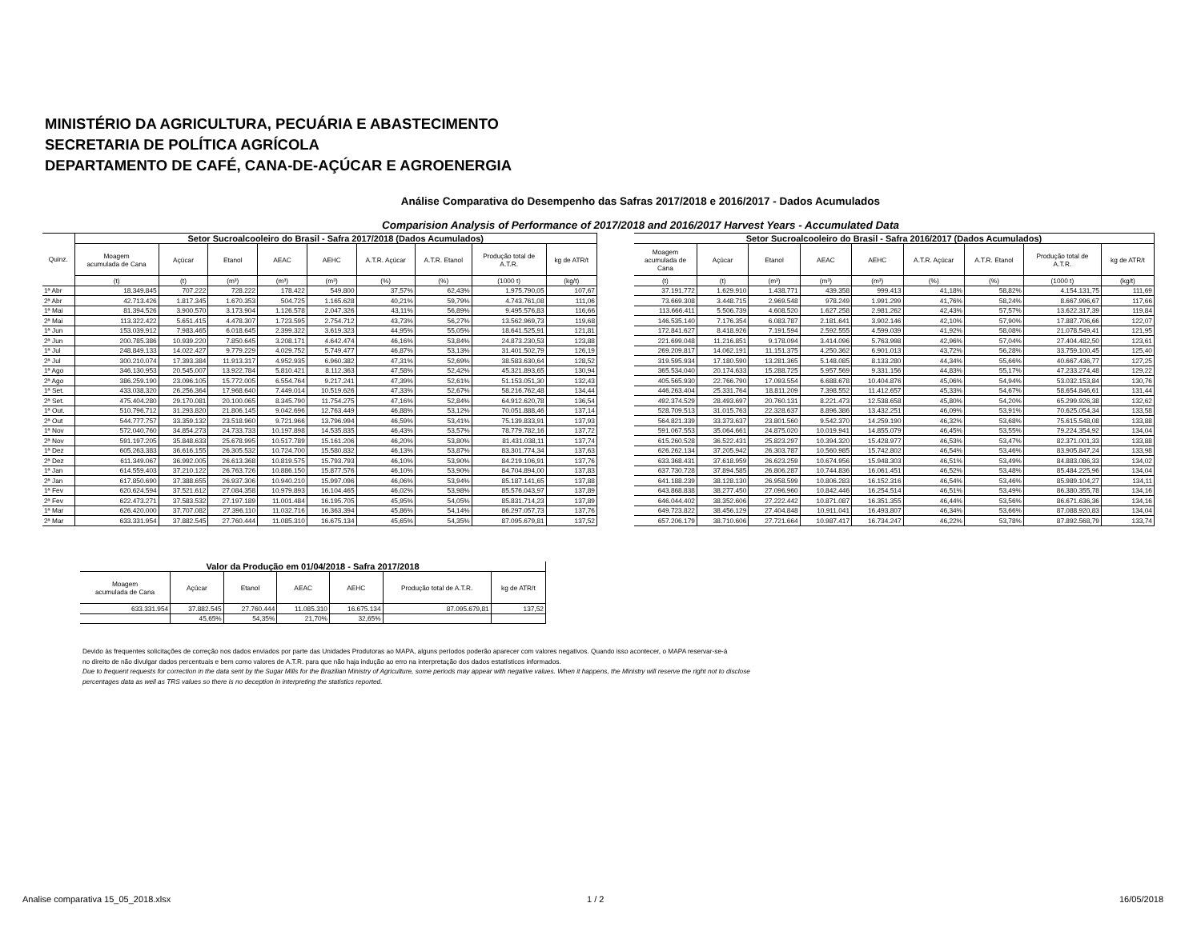MINISTÉRIO DA AGRICULTURA, PECUÁRIA E ABASTECIMENTO
SECRETARIA DE POLÍTICA AGRÍCOLA
DEPARTAMENTO DE CAFÉ, CANA-DE-AÇÚCAR E AGROENERGIA
Análise Comparativa do Desempenho das Safras 2017/2018 e 2016/2017 - Dados Acumulados
Comparision Analysis of Performance of 2017/2018 and 2016/2017 Harvest Years - Accumulated Data
| Quinz. | Setor Sucroalcooleiro do Brasil - Safra 2017/2018 (Dados Acumulados) | | | | | | | | |
| --- | --- | --- | --- | --- | --- | --- | --- | --- | --- |
| | Moagem acumulada de Cana | Açúcar | Etanol | AEAC | AEHC | A.T.R. Açúcar | A.T.R. Etanol | Produção total de A.T.R. | kg de ATR/t |
| | (t) | (t) | (m³) | (m³) | (m³) | (%) | (%) | (1000 t) | (kg/t) |
| 1ª Abr | 18.349.845 | 707.222 | 728.222 | 178.422 | 549.800 | 37,57% | 62,43% | 1.975.790,05 | 107,67 |
| 2ª Abr | 42.713.426 | 1.817.345 | 1.670.353 | 504.725 | 1.165.628 | 40,21% | 59,79% | 4.743.761,08 | 111,06 |
| 1ª Mai | 81.394.526 | 3.900.570 | 3.173.904 | 1.126.578 | 2.047.326 | 43,11% | 56,89% | 9.495.576,83 | 116,66 |
| 2ª Mai | 113.322.422 | 5.651.415 | 4.478.307 | 1.723.595 | 2.754.712 | 43,73% | 56,27% | 13.562.969,73 | 119,68 |
| 1ª Jun | 153.039.912 | 7.983.465 | 6.018.645 | 2.399.322 | 3.619.323 | 44,95% | 55,05% | 18.641.525,91 | 121,81 |
| 2ª Jun | 200.785.386 | 10.939.220 | 7.850.645 | 3.208.171 | 4.642.474 | 46,16% | 53,84% | 24.873.230,53 | 123,88 |
| 1ª Jul | 248.849.133 | 14.022.427 | 9.779.229 | 4.029.752 | 5.749.477 | 46,87% | 53,13% | 31.401.502,79 | 126,19 |
| 2ª Jul | 300.210.074 | 17.393.384 | 11.913.317 | 4.952.935 | 6.960.382 | 47,31% | 52,69% | 38.583.630,64 | 128,52 |
| 1ª Ago | 346.130.953 | 20.545.007 | 13.922.784 | 5.810.421 | 8.112.363 | 47,58% | 52,42% | 45.321.893,65 | 130,94 |
| 2ª Ago | 386.259.190 | 23.096.105 | 15.772.005 | 6.554.764 | 9.217.241 | 47,39% | 52,61% | 51.153.051,30 | 132,43 |
| 1ª Set. | 433.038.320 | 26.256.364 | 17.968.640 | 7.449.014 | 10.519.626 | 47,33% | 52,67% | 58.216.762,48 | 134,44 |
| 2ª Set. | 475.404.280 | 29.170.081 | 20.100.065 | 8.345.790 | 11.754.275 | 47,16% | 52,84% | 64.912.620,78 | 136,54 |
| 1ª Out. | 510.796.712 | 31.293.820 | 21.806.145 | 9.042.696 | 12.763.449 | 46,88% | 53,12% | 70.051.888,46 | 137,14 |
| 2ª Out | 544.777.757 | 33.359.132 | 23.518.960 | 9.721.966 | 13.796.994 | 46,59% | 53,41% | 75.139.833,91 | 137,93 |
| 1ª Nov | 572.040.760 | 34.854.273 | 24.733.733 | 10.197.898 | 14.535.835 | 46,43% | 53,57% | 78.779.782,16 | 137,72 |
| 2ª Nov | 591.197.205 | 35.848.633 | 25.678.995 | 10.517.789 | 15.161.206 | 46,20% | 53,80% | 81.431.038,11 | 137,74 |
| 1ª Dez | 605.263.383 | 36.616.155 | 26.305.532 | 10.724.700 | 15.580.832 | 46,13% | 53,87% | 83.301.774,34 | 137,63 |
| 2ª Dez | 611.349.067 | 36.992.005 | 26.613.368 | 10.819.575 | 15.793.793 | 46,10% | 53,90% | 84.219.106,91 | 137,76 |
| 1ª Jan | 614.559.403 | 37.210.122 | 26.763.726 | 10.886.150 | 15.877.576 | 46,10% | 53,90% | 84.704.894,00 | 137,83 |
| 2ª Jan | 617.850.690 | 37.388.655 | 26.937.306 | 10.940.210 | 15.997.096 | 46,06% | 53,94% | 85.187.141,65 | 137,88 |
| 1ª Fev | 620.624.594 | 37.521.612 | 27.084.358 | 10.979.893 | 16.104.465 | 46,02% | 53,98% | 85.576.043,97 | 137,89 |
| 2ª Fev | 622.473.271 | 37.583.532 | 27.197.189 | 11.001.484 | 16.195.705 | 45,95% | 54,05% | 85.831.714,23 | 137,89 |
| 1ª Mar | 626.420.000 | 37.707.082 | 27.396.110 | 11.032.716 | 16.363.394 | 45,86% | 54,14% | 86.297.057,73 | 137,76 |
| 2ª Mar | 633.331.954 | 37.882.545 | 27.760.444 | 11.085.310 | 16.675.134 | 45,65% | 54,35% | 87.095.679,81 | 137,52 |
| Setor Sucroalcooleiro do Brasil - Safra 2016/2017 (Dados Acumulados) | | | | | | | | |
| --- | --- | --- | --- | --- | --- | --- | --- | --- |
| Moagem acumulada de Cana | Açúcar | Etanol | AEAC | AEHC | A.T.R. Açúcar | A.T.R. Etanol | Produção total de A.T.R. | kg de ATR/t |
| (t) | (t) | (m³) | (m³) | (m³) | (%) | (%) | (1000 t) | (kg/t) |
| 37.191.772 | 1.629.910 | 1.438.771 | 439.358 | 999.413 | 41,18% | 58,82% | 4.154.131,75 | 111,69 |
| 73.669.308 | 3.448.715 | 2.969.548 | 978.249 | 1.991.299 | 41,76% | 58,24% | 8.667.996,67 | 117,66 |
| 113.666.411 | 5.506.739 | 4.608.520 | 1.627.258 | 2.981.262 | 42,43% | 57,57% | 13.622.317,39 | 119,84 |
| 146.535.140 | 7.176.354 | 6.083.787 | 2.181.641 | 3.902.146 | 42,10% | 57,90% | 17.887.706,66 | 122,07 |
| 172.841.627 | 8.418.926 | 7.191.594 | 2.592.555 | 4.599.039 | 41,92% | 58,08% | 21.078.549,41 | 121,95 |
| 221.699.048 | 11.216.851 | 9.178.094 | 3.414.096 | 5.763.998 | 42,96% | 57,04% | 27.404.482,50 | 123,61 |
| 269.209.817 | 14.062.191 | 11.151.375 | 4.250.362 | 6.901.013 | 43,72% | 56,28% | 33.759.100,45 | 125,40 |
| 319.595.934 | 17.180.590 | 13.281.365 | 5.148.085 | 8.133.280 | 44,34% | 55,66% | 40.667.436,77 | 127,25 |
| 365.534.040 | 20.174.633 | 15.288.725 | 5.957.569 | 9.331.156 | 44,83% | 55,17% | 47.233.274,48 | 129,22 |
| 405.565.930 | 22.766.790 | 17.093.554 | 6.688.678 | 10.404.876 | 45,06% | 54,94% | 53.032.153,84 | 130,76 |
| 446.263.404 | 25.331.764 | 18.811.209 | 7.398.552 | 11.412.657 | 45,33% | 54,67% | 58.654.846,61 | 131,44 |
| 492.374.529 | 28.493.697 | 20.760.131 | 8.221.473 | 12.538.658 | 45,80% | 54,20% | 65.299.926,38 | 132,62 |
| 528.709.513 | 31.015.763 | 22.328.637 | 8.896.386 | 13.432.251 | 46,09% | 53,91% | 70.625.054,34 | 133,58 |
| 564.821.339 | 33.373.637 | 23.801.560 | 9.542.370 | 14.259.190 | 46,32% | 53,68% | 75.615.548,08 | 133,88 |
| 591.067.553 | 35.064.661 | 24.875.020 | 10.019.941 | 14.855.079 | 46,45% | 53,55% | 79.224.354,92 | 134,04 |
| 615.260.528 | 36.522.431 | 25.823.297 | 10.394.320 | 15.428.977 | 46,53% | 53,47% | 82.371.001,33 | 133,88 |
| 626.262.134 | 37.205.942 | 26.303.787 | 10.560.985 | 15.742.802 | 46,54% | 53,46% | 83.905.847,24 | 133,98 |
| 633.368.431 | 37.618.959 | 26.623.259 | 10.674.956 | 15.948.303 | 46,51% | 53,49% | 84.883.086,33 | 134,02 |
| 637.730.728 | 37.894.585 | 26.806.287 | 10.744.836 | 16.061.451 | 46,52% | 53,48% | 85.484.225,96 | 134,04 |
| 641.188.239 | 38.128.130 | 26.958.599 | 10.806.283 | 16.152.316 | 46,54% | 53,46% | 85.989.104,27 | 134,11 |
| 643.868.838 | 38.277.450 | 27.096.960 | 10.842.446 | 16.254.514 | 46,51% | 53,49% | 86.380.355,78 | 134,16 |
| 646.044.402 | 38.352.606 | 27.222.442 | 10.871.087 | 16.351.355 | 46,44% | 53,56% | 86.671.636,36 | 134,16 |
| 649.723.822 | 38.456.129 | 27.404.848 | 10.911.041 | 16.493.807 | 46,34% | 53,66% | 87.088.920,83 | 134,04 |
| 657.206.179 | 38.710.606 | 27.721.664 | 10.987.417 | 16.734.247 | 46,22% | 53,78% | 87.892.568,79 | 133,74 |
| Valor da Produção em 01/04/2018 - Safra 2017/2018 | | | | | | |
| --- | --- | --- | --- | --- | --- | --- |
| Moagem acumulada de Cana | Açúcar | Etanol | AEAC | AEHC | Produção total de A.T.R. | kg de ATR/t |
| 633.331.954 | 37.882.545 | 27.760.444 | 11.085.310 | 16.675.134 | 87.095.679,81 | 137,52 |
| | 45,65% | 54,35% | 21,70% | 32,65% | | |
Devido às frequentes solicitações de correção nos dados enviados por parte das Unidades Produtoras ao MAPA, alguns períodos poderão aparecer com valores negativos. Quando isso acontecer, o MAPA reservar-se-á
no direito de não divulgar dados percentuais e bem como valores de A.T.R. para que não haja indução ao erro na interpretação dos dados estatísticos informados.
Due to frequent requests for correction in the data sent by the Sugar Mills for the Brazilian Ministry of Agriculture, some periods may appear with negative values. When it happens, the Ministry will reserve the right not to disclose
percentages data as well as TRS values so there is no deception in interpreting the statistics reported.
Analise comparativa 15_05_2018.xlsx
1 / 2 16/05/2018